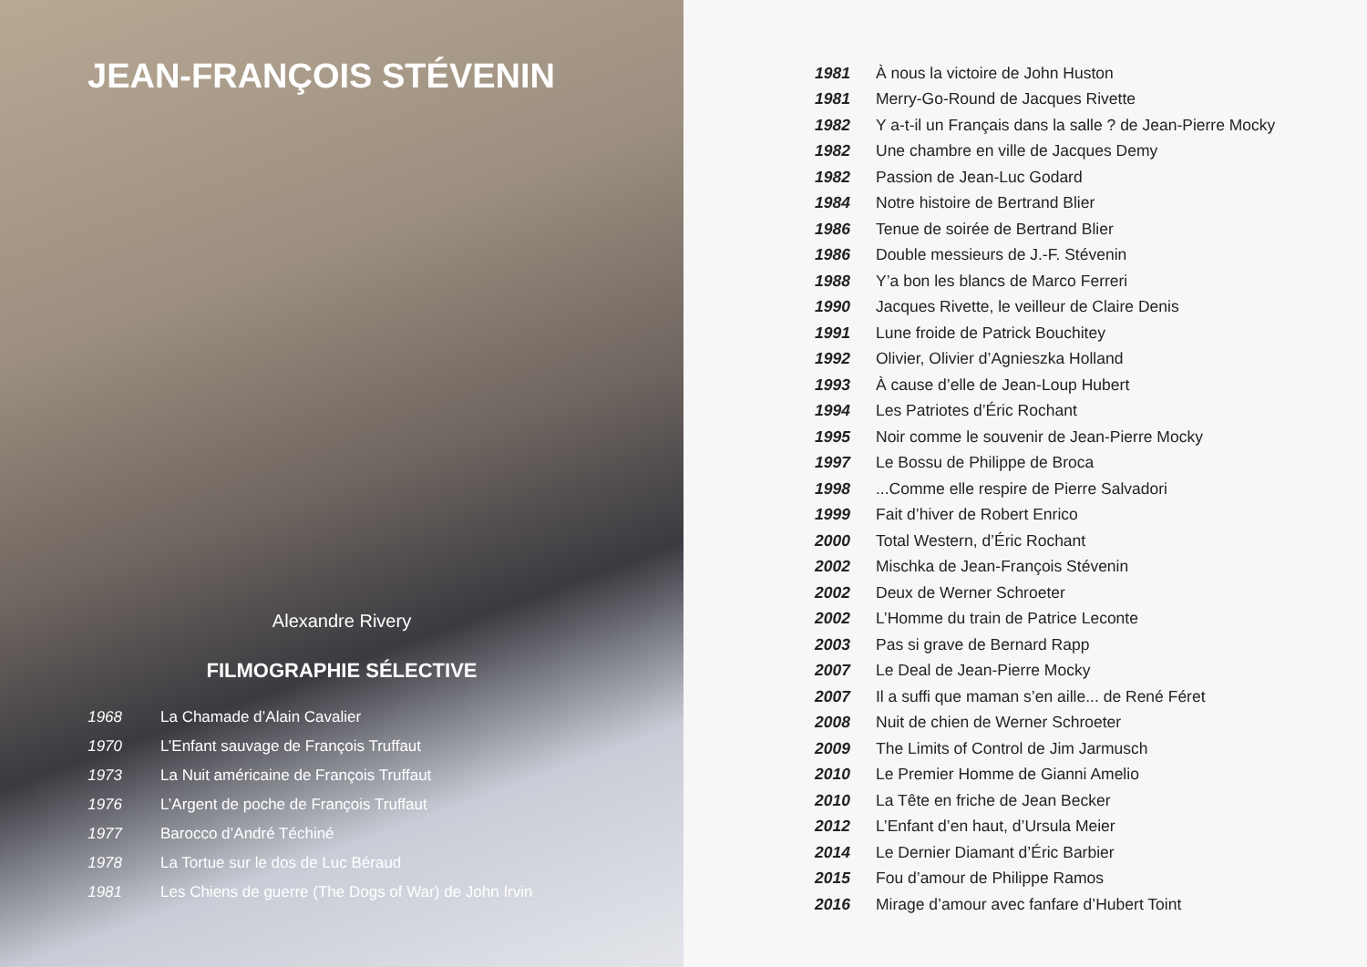JEAN-FRANÇOIS STÉVENIN
Alexandre Rivery
FILMOGRAPHIE SÉLECTIVE
| 1968 | La Chamade d’Alain Cavalier |
| 1970 | L’Enfant sauvage de François Truffaut |
| 1973 | La Nuit américaine de François Truffaut |
| 1976 | L’Argent de poche de François Truffaut |
| 1977 | Barocco d’André Téchiné |
| 1978 | La Tortue sur le dos de Luc Béraud |
| 1981 | Les Chiens de guerre (The Dogs of War) de John Irvin |
| 1981 | À nous la victoire de John Huston |
| 1981 | Merry-Go-Round de Jacques Rivette |
| 1982 | Y a-t-il un Français dans la salle ? de Jean-Pierre Mocky |
| 1982 | Une chambre en ville de Jacques Demy |
| 1982 | Passion de Jean-Luc Godard |
| 1984 | Notre histoire de Bertrand Blier |
| 1986 | Tenue de soirée de Bertrand Blier |
| 1986 | Double messieurs de J.-F. Stévenin |
| 1988 | Y’a bon les blancs de Marco Ferreri |
| 1990 | Jacques Rivette, le veilleur de Claire Denis |
| 1991 | Lune froide de Patrick Bouchitey |
| 1992 | Olivier, Olivier d’Agnieszka Holland |
| 1993 | À cause d’elle de Jean-Loup Hubert |
| 1994 | Les Patriotes d’Éric Rochant |
| 1995 | Noir comme le souvenir de Jean-Pierre Mocky |
| 1997 | Le Bossu de Philippe de Broca |
| 1998 | ...Comme elle respire de Pierre Salvadori |
| 1999 | Fait d’hiver de Robert Enrico |
| 2000 | Total Western, d’Éric Rochant |
| 2002 | Mischka de Jean-François Stévenin |
| 2002 | Deux de Werner Schroeter |
| 2002 | L’Homme du train de Patrice Leconte |
| 2003 | Pas si grave de Bernard Rapp |
| 2007 | Le Deal de Jean-Pierre Mocky |
| 2007 | Il a suffi que maman s’en aille... de René Féret |
| 2008 | Nuit de chien de Werner Schroeter |
| 2009 | The Limits of Control de Jim Jarmusch |
| 2010 | Le Premier Homme de Gianni Amelio |
| 2010 | La Tête en friche de Jean Becker |
| 2012 | L’Enfant d’en haut, d’Ursula Meier |
| 2014 | Le Dernier Diamant d’Éric Barbier |
| 2015 | Fou d’amour de Philippe Ramos |
| 2016 | Mirage d’amour avec fanfare d’Hubert Toint |